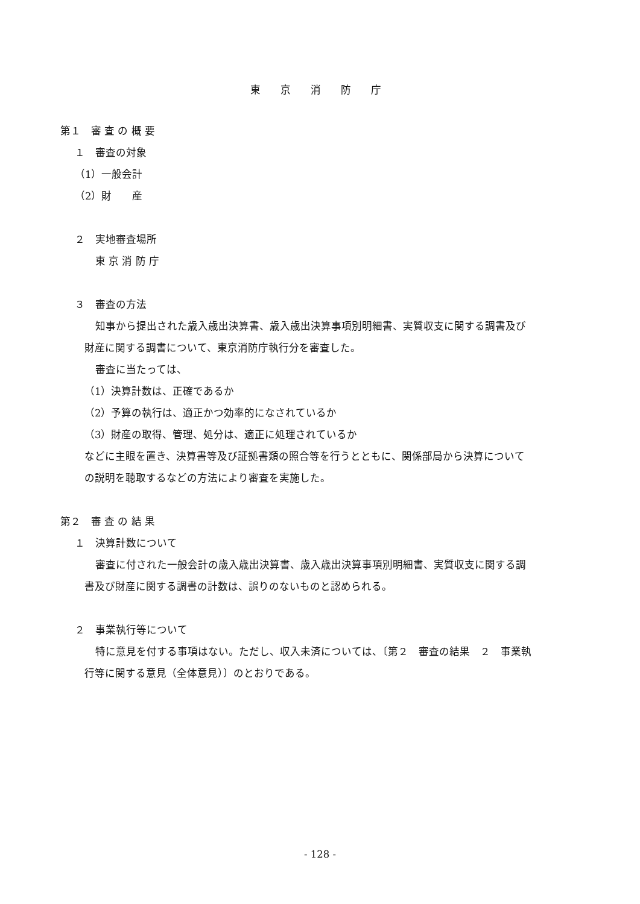東 京 消 防 庁
第１　審 査 の 概 要
１　審査の対象
（1）一般会計
（2）財　　産
２　実地審査場所
東 京 消 防 庁
３　審査の方法
知事から提出された歳入歳出決算書、歳入歳出決算事項別明細書、実質収支に関する調書及び
財産に関する調書について、東京消防庁執行分を審査した。
審査に当たっては、
（1）決算計数は、正確であるか
（2）予算の執行は、適正かつ効率的になされているか
（3）財産の取得、管理、処分は、適正に処理されているか
などに主眼を置き、決算書等及び証拠書類の照合等を行うとともに、関係部局から決算について
の説明を聴取するなどの方法により審査を実施した。
第２　審 査 の 結 果
１　決算計数について
審査に付された一般会計の歳入歳出決算書、歳入歳出決算事項別明細書、実質収支に関する調
書及び財産に関する調書の計数は、誤りのないものと認められる。
２　事業執行等について
特に意見を付する事項はない。ただし、収入未済については、〔第２　審査の結果　２　事業執
行等に関する意見（全体意見）〕のとおりである。
- 128 -